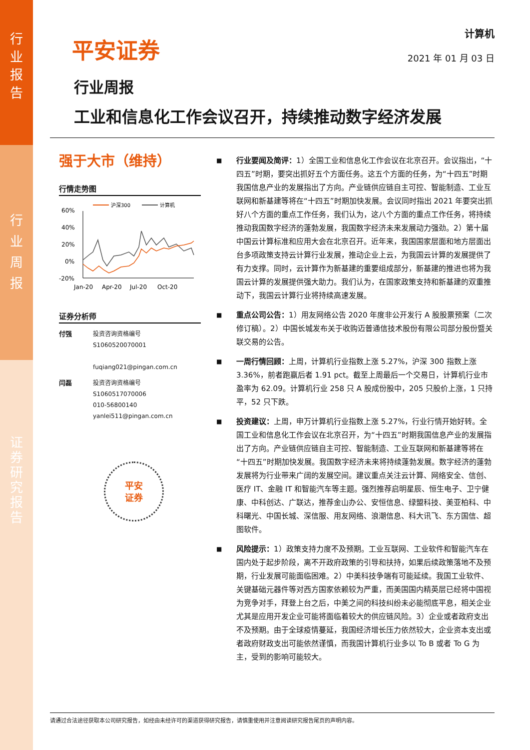行
业
报
告
行
业
周
报
证
券
研
究
报
告
平安证券
计算机
2021 年 01 月 03 日
行业周报
工业和信息化工作会议召开，持续推动数字经济发展
强于大市（维持）
行情走势图
沪深300
计算机
60%
40%
20%
0%
-20%
Jan-20
Apr-20
Jul-20
Oct-20
证券分析师
付强 投资咨询资格编号
S1060520070001
fuqiang021@pingan.com.cn
闫磊 投资咨询资格编号
S1060517070006
010-56800140
yanlei511@pingan.com.cn
平安
证券
■
行业要闻及简评：1）全国工业和信息化工作会议在北京召开。会议指出，“十四五”时期，要突出抓好五个方面任务。这五个方面的任务，为“十四五”时期我国信息产业的发展指出了方向。产业链供应链自主可控、智能制造、工业互联网和新基建等将在“十四五”时期加快发展。会议同时指出 2021 年要突出抓好八个方面的重点工作任务，我们认为，这八个方面的重点工作任务，将持续推动我国数字经济的蓬勃发展，我国数字经济未来发展动力强劲。2）第十届中国云计算标准和应用大会在北京召开。近年来，我国国家层面和地方层面出台多项政策支持云计算行业发展，推动企业上云，为我国云计算的发展提供了有力支撑。同时，云计算作为新基建的重要组成部分，新基建的推进也将为我国云计算的发展提供强大助力。我们认为，在国家政策支持和新基建的双重推动下，我国云计算行业将持续高速发展。
■
重点公司公告：1）用友网络公告 2020 年度非公开发行 A 股股票预案（二次修订稿）。2）中国长城发布关于收购迈普通信技术股份有限公司部分股份暨关联交易的公告。
■
一周行情回顾：上周，计算机行业指数上涨 5.27%，沪深 300 指数上涨 3.36%，前者跑赢后者 1.91 pct。截至上周最后一个交易日，计算机行业市盈率为 62.09。计算机行业 258 只 A 股成份股中，205 只股价上涨，1 只持平，52 只下跌。
■
投资建议：上周，申万计算机行业指数上涨 5.27%，行业行情开始好转。全国工业和信息化工作会议在北京召开，为“十四五”时期我国信息产业的发展指出了方向。产业链供应链自主可控、智能制造、工业互联网和新基建等将在“十四五”时期加快发展。我国数字经济未来将持续蓬勃发展。数字经济的蓬勃发展将为行业带来广阔的发展空间。建议重点关注云计算、网络安全、信创、医疗 IT、金融 IT 和智能汽车等主题。强烈推荐启明星辰、恒生电子、卫宁健康、中科创达、广联达，推荐金山办公、安恒信息、绿盟科技、美亚柏科、中科曙光、中国长城、深信服、用友网络、浪潮信息、科大讯飞、东方国信、超图软件。
■
风险提示：1）政策支持力度不及预期。工业互联网、工业软件和智能汽车在国内处于起步阶段，离不开政府政策的引导和扶持，如果后续政策落地不及预期，行业发展可能面临困难。2）中美科技争端有可能延续。我国工业软件、关键基础元器件等对西方国家依赖较为严重，而美国国内精英层已经将中国视为竞争对手，拜登上台之后，中美之间的科技纠纷未必能彻底平息，相关企业尤其是应用开发企业可能将面临着较大的供应链风险。3）企业或者政府支出不及预期。由于全球疫情蔓延，我国经济增长压力依然较大，企业资本支出或者政府财政支出可能依然谨慎，而我国计算机行业多以 To B 或者 To G 为主，受到的影响可能较大。
请通过合法途径获取本公司研究报告，如经由未经许可的渠道获得研究报告，请慎重使用并注意阅读研究报告尾页的声明内容。